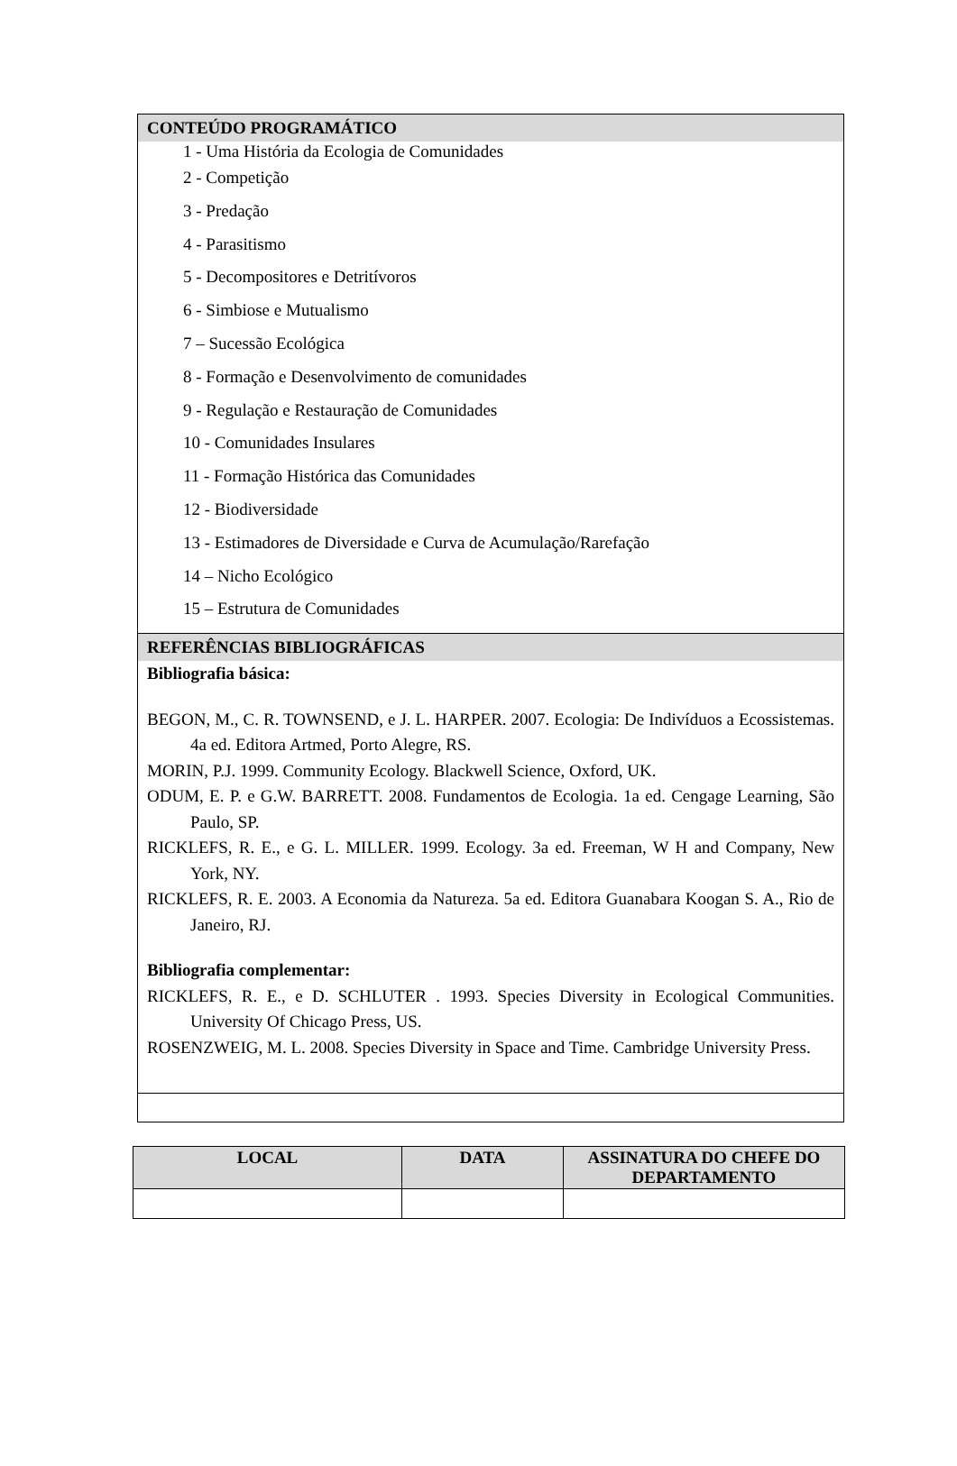| CONTEÚDO PROGRAMÁTICO |
| 1 - Uma História da Ecologia de Comunidades 2 - Competição 3 - Predação 4 - Parasitismo 5 - Decompositores e Detritívoros 6 - Simbiose e Mutualismo 7 – Sucessão Ecológica 8 - Formação e Desenvolvimento de comunidades 9 - Regulação e Restauração de Comunidades 10 - Comunidades Insulares 11 - Formação Histórica das Comunidades 12 - Biodiversidade 13 - Estimadores de Diversidade e Curva de Acumulação/Rarefação 14 – Nicho Ecológico 15 – Estrutura de Comunidades |
| REFERÊNCIAS BIBLIOGRÁFICAS |
| Bibliografia básica: BEGON, M., C. R. TOWNSEND, e J. L. HARPER. 2007. Ecologia: De Indivíduos a Ecossistemas. 4a ed. Editora Artmed, Porto Alegre, RS. MORIN, P.J. 1999. Community Ecology. Blackwell Science, Oxford, UK. ODUM, E. P. e G.W. BARRETT. 2008. Fundamentos de Ecologia. 1a ed. Cengage Learning, São Paulo, SP. RICKLEFS, R. E., e G. L. MILLER. 1999. Ecology. 3a ed. Freeman, W H and Company, New York, NY. RICKLEFS, R. E. 2003. A Economia da Natureza. 5a ed. Editora Guanabara Koogan S. A., Rio de Janeiro, RJ. Bibliografia complementar: RICKLEFS, R. E., e D. SCHLUTER . 1993. Species Diversity in Ecological Communities. University Of Chicago Press, US. ROSENZWEIG, M. L. 2008. Species Diversity in Space and Time. Cambridge University Press. |
| LOCAL | DATA | ASSINATURA DO CHEFE DO DEPARTAMENTO |
| --- | --- | --- |